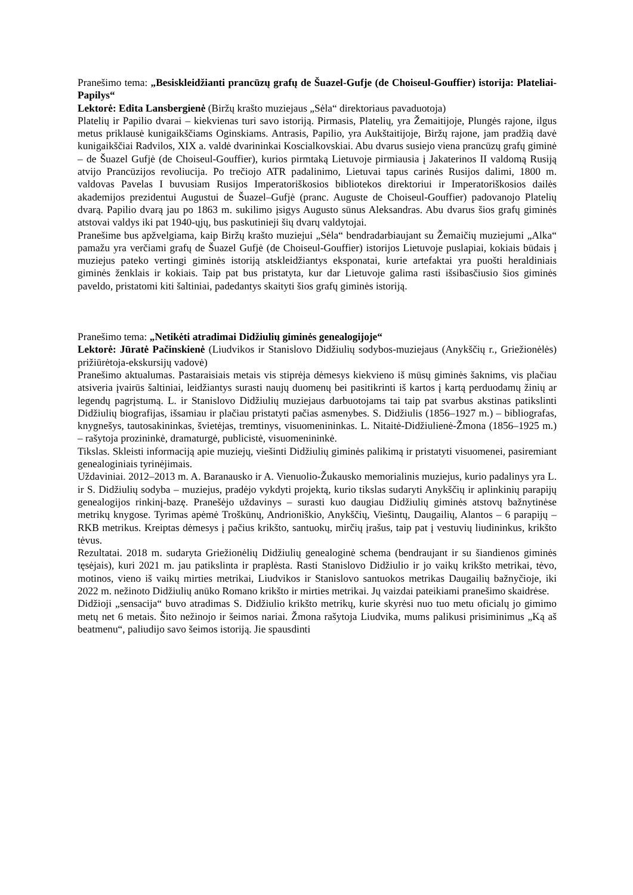Pranešimo tema: „Besiskleidžianti prancūzų grafų de Šuazel-Gufje (de Choiseul-Gouffier) istorija: Plateliai-Papilys“
Lektorė: Edita Lansbergienė (Biržų krašto muziejaus „Sėla“ direktoriaus pavaduotoja)
Platelių ir Papilio dvarai – kiekvienas turi savo istoriją. Pirmasis, Platelių, yra Žemaitijoje, Plungės rajone, ilgus metus priklausė kunigaikščiams Oginskiams. Antrasis, Papilio, yra Aukštaitijoje, Biržų rajone, jam pradžią davė kunigaikščiai Radvilos, XIX a. valdė dvarininkai Koscialkovskiai. Abu dvarus susiejo viena prancūzų grafų giminė – de Šuazel Gufjė (de Choiseul-Gouffier), kurios pirmtaką Lietuvoje pirmiausia į Jakaterinos II valdomą Rusiją atvijo Prancūzijos revoliucija. Po trečiojo ATR padalinimo, Lietuvai tapus carinės Rusijos dalimi, 1800 m. valdovas Pavelas I buvusiam Rusijos Imperatoriškosios bibliotekos direktoriui ir Imperatoriškosios dailės akademijos prezidentui Augustui de Šuazel–Gufjė (pranc. Auguste de Choiseul-Gouffier) padovanojo Platelių dvarą. Papilio dvarą jau po 1863 m. sukilimo įsigys Augusto sūnus Aleksandras. Abu dvarus šios grafų giminės atstovai valdys iki pat 1940-ųjų, bus paskutinieji šių dvarų valdytojai.
Pranešime bus apžvelgiama, kaip Biržų krašto muziejui „Sėla“ bendradarbiaujant su Žemaičių muziejumi „Alka“ pamažu yra verčiami grafų de Šuazel Gufjė (de Choiseul-Gouffier) istorijos Lietuvoje puslapiai, kokiais būdais į muziejus pateko vertingi giminės istoriją atskleidžiantys eksponatai, kurie artefaktai yra puošti heraldiniais giminės ženklais ir kokiais. Taip pat bus pristatyta, kur dar Lietuvoje galima rasti išsibasčiusio šios giminės paveldo, pristatomi kiti šaltiniai, padedantys skaityti šios grafų giminės istoriją.
Pranešimo tema: „Netikėti atradimai Didžiulių giminės genealogijoje“
Lektorė: Jūratė Pačinskienė (Liudvikos ir Stanislovo Didžiulių sodybos-muziejaus (Anykščių r., Griežionėlės) prižiūrėtoja-ekskursijų vadovė)
Pranešimo aktualumas. Pastaraisiais metais vis stiprėja dėmesys kiekvieno iš mūsų giminės šaknims, vis plačiau atsiveria įvairūs šaltiniai, leidžiantys surasti naujų duomenų bei pasitikrinti iš kartos į kartą perduodamų žinių ar legendų pagrįstumą. L. ir Stanislovo Didžiulių muziejaus darbuotojams tai taip pat svarbus akstinas patikslinti Didžiulių biografijas, išsamiau ir plačiau pristatyti pačias asmenybes. S. Didžiulis (1856–1927 m.) – bibliografas, knygnešys, tautosakininkas, švietėjas, tremtinys, visuomenininkas. L. Nitaitė-Didžiulienė-Žmona (1856–1925 m.) – rašytoja prozininkė, dramaturgė, publicistė, visuomenininkė.
Tikslas. Skleisti informaciją apie muziejų, viešinti Didžiulių giminės palikimą ir pristatyti visuomenei, pasiremiant genealoginiais tyrinėjimais.
Uždaviniai. 2012–2013 m. A. Baranausko ir A. Vienuolio-Žukausko memorialinis muziejus, kurio padalinys yra L. ir S. Didžiulių sodyba – muziejus, pradėjo vykdyti projektą, kurio tikslas sudaryti Anykščių ir aplinkinių parapijų genealogijos rinkinį-bazę. Pranešėjo uždavinys – surasti kuo daugiau Didžiulių giminės atstovų bažnytinėse metrikų knygose. Tyrimas apėmė Troškūnų, Andrioniškio, Anykščių, Viešintų, Daugailių, Alantos – 6 parapijų – RKB metrikus. Kreiptas dėmesys į pačius krikšto, santuokų, mirčių įrašus, taip pat į vestuvių liudininkus, krikšto tėvus.
Rezultatai. 2018 m. sudaryta Griežionėlių Didžiulių genealoginė schema (bendraujant ir su šiandienos giminės tęsėjais), kuri 2021 m. jau patikslinta ir praplėsta. Rasti Stanislovo Didžiulio ir jo vaikų krikšto metrikai, tėvo, motinos, vieno iš vaikų mirties metrikai, Liudvikos ir Stanislovo santuokos metrikas Daugailių bažnyčioje, iki 2022 m. nežinoto Didžiulių anūko Romano krikšto ir mirties metrikai. Jų vaizdai pateikiami pranešimo skaidrėse.
Didžioji „sensacija“ buvo atradimas S. Didžiulio krikšto metrikų, kurie skyrėsi nuo tuo metu oficialų jo gimimo metų net 6 metais. Šito nežinojo ir šeimos nariai. Žmona rašytoja Liudvika, mums palikusi prisiminimus „Ką aš beatmenu“, paliudijo savo šeimos istoriją. Jie spausdinti